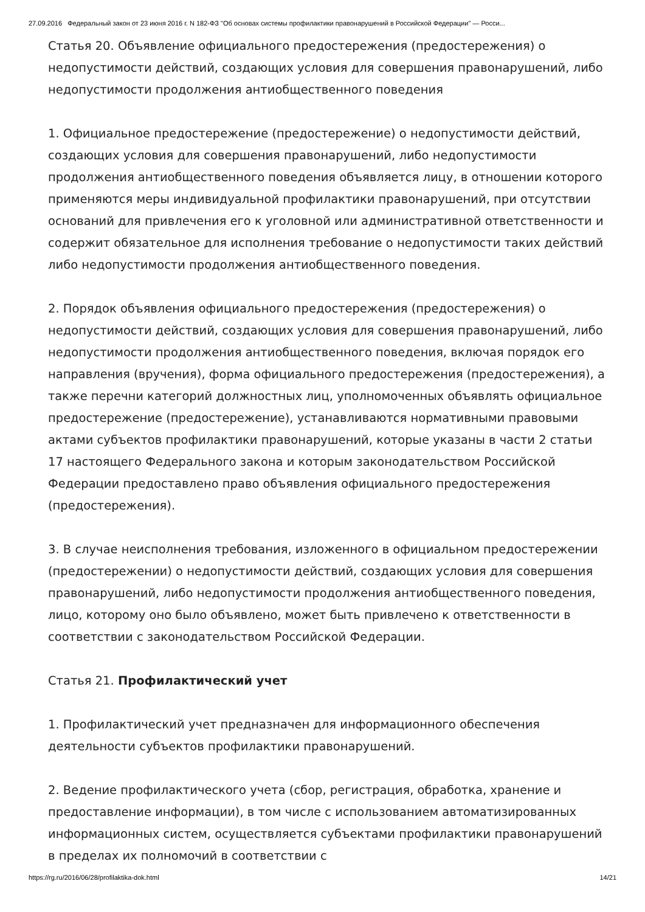27.09.2016 Федеральный закон от 23 июня 2016 г. N 182-ФЗ "Об основах системы профилактики правонарушений в Российской Федерации" — Росси...
Статья 20. Объявление официального предостережения (предостережения) о недопустимости действий, создающих условия для совершения правонарушений, либо недопустимости продолжения антиобщественного поведения
1. Официальное предостережение (предостережение) о недопустимости действий, создающих условия для совершения правонарушений, либо недопустимости продолжения антиобщественного поведения объявляется лицу, в отношении которого применяются меры индивидуальной профилактики правонарушений, при отсутствии оснований для привлечения его к уголовной или административной ответственности и содержит обязательное для исполнения требование о недопустимости таких действий либо недопустимости продолжения антиобщественного поведения.
2. Порядок объявления официального предостережения (предостережения) о недопустимости действий, создающих условия для совершения правонарушений, либо недопустимости продолжения антиобщественного поведения, включая порядок его направления (вручения), форма официального предостережения (предостережения), а также перечни категорий должностных лиц, уполномоченных объявлять официальное предостережение (предостережение), устанавливаются нормативными правовыми актами субъектов профилактики правонарушений, которые указаны в части 2 статьи 17 настоящего Федерального закона и которым законодательством Российской Федерации предоставлено право объявления официального предостережения (предостережения).
3. В случае неисполнения требования, изложенного в официальном предостережении (предостережении) о недопустимости действий, создающих условия для совершения правонарушений, либо недопустимости продолжения антиобщественного поведения, лицо, которому оно было объявлено, может быть привлечено к ответственности в соответствии с законодательством Российской Федерации.
Статья 21. Профилактический учет
1. Профилактический учет предназначен для информационного обеспечения деятельности субъектов профилактики правонарушений.
2. Ведение профилактического учета (сбор, регистрация, обработка, хранение и предоставление информации), в том числе с использованием автоматизированных информационных систем, осуществляется субъектами профилактики правонарушений в пределах их полномочий в соответствии с
https://rg.ru/2016/06/28/profilaktika-dok.html 14/21